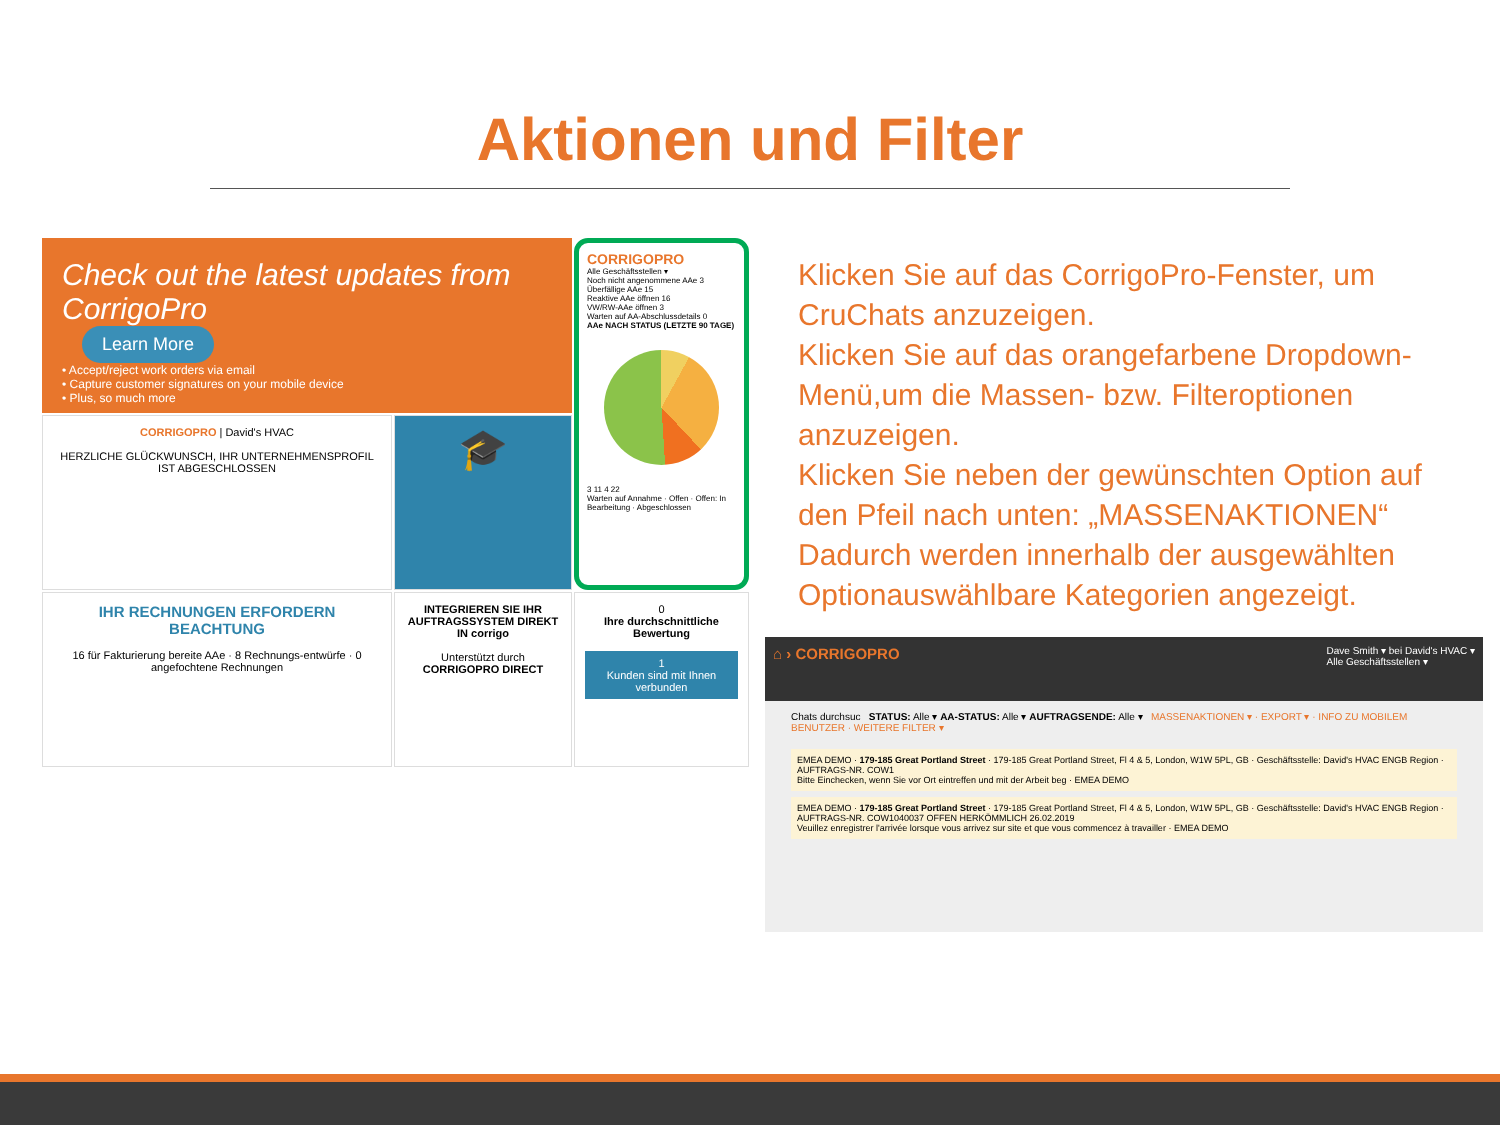Aktionen und Filter
Check out the latest updates from CorrigoPro
Learn More
• Accept/reject work orders via email
• Capture customer signatures on your mobile device
• Plus, so much more
CORRIGOPRO
Alle Geschäftsstellen ▾
Noch nicht angenommene AAe 3
Überfällige AAe 15
Reaktive AAe öffnen 16
VW/RW-AAe öffnen 3
Warten auf AA-Abschlussdetails 0
AAe NACH STATUS (LETZTE 90 TAGE)
3 11 4 22
Warten auf Annahme · Offen · Offen: In Bearbeitung · Abgeschlossen
CORRIGOPRO | David's HVAC
HERZLICHE GLÜCKWUNSCH, IHR UNTERNEHMENSPROFIL IST ABGESCHLOSSEN
🎓
IHR RECHNUNGEN ERFORDERN BEACHTUNG
16 für Fakturierung bereite AAe · 8 Rechnungs-entwürfe · 0 angefochtene Rechnungen
INTEGRIEREN SIE IHR AUFTRAGSSYSTEM DIREKT IN corrigo
Unterstützt durch CORRIGOPRO DIRECT
0
Ihre durchschnittliche Bewertung
1
Kunden sind mit Ihnen verbunden
Klicken Sie auf das CorrigoPro-Fenster, um CruChats anzuzeigen.
Klicken Sie auf das orangefarbene Dropdown-Menü,um die Massen- bzw. Filteroptionen anzuzeigen.
Klicken Sie neben der gewünschten Option auf den Pfeil nach unten: „MASSENAKTIONEN“ Dadurch werden innerhalb der ausgewählten Optionauswählbare Kategorien angezeigt.
⌂ › CORRIGOPRO Dave Smith ▾ bei David's HVAC ▾
Alle Geschäftsstellen ▾
Chats durchsuc STATUS: Alle ▾ AA-STATUS: Alle ▾ AUFTRAGSENDE: Alle ▾ MASSENAKTIONEN ▾ · EXPORT ▾ · INFO ZU MOBILEM BENUTZER · WEITERE FILTER ▾
EMEA DEMO · 179-185 Great Portland Street · 179-185 Great Portland Street, Fl 4 & 5, London, W1W 5PL, GB · Geschäftsstelle: David's HVAC ENGB Region · AUFTRAGS-NR. COW1
Bitte Einchecken, wenn Sie vor Ort eintreffen und mit der Arbeit beg · EMEA DEMO
EMEA DEMO · 179-185 Great Portland Street · 179-185 Great Portland Street, Fl 4 & 5, London, W1W 5PL, GB · Geschäftsstelle: David's HVAC ENGB Region · AUFTRAGS-NR. COW1040037 OFFEN HERKÖMMLICH 26.02.2019
Veuillez enregistrer l'arrivée lorsque vous arrivez sur site et que vous commencez à travailler · EMEA DEMO